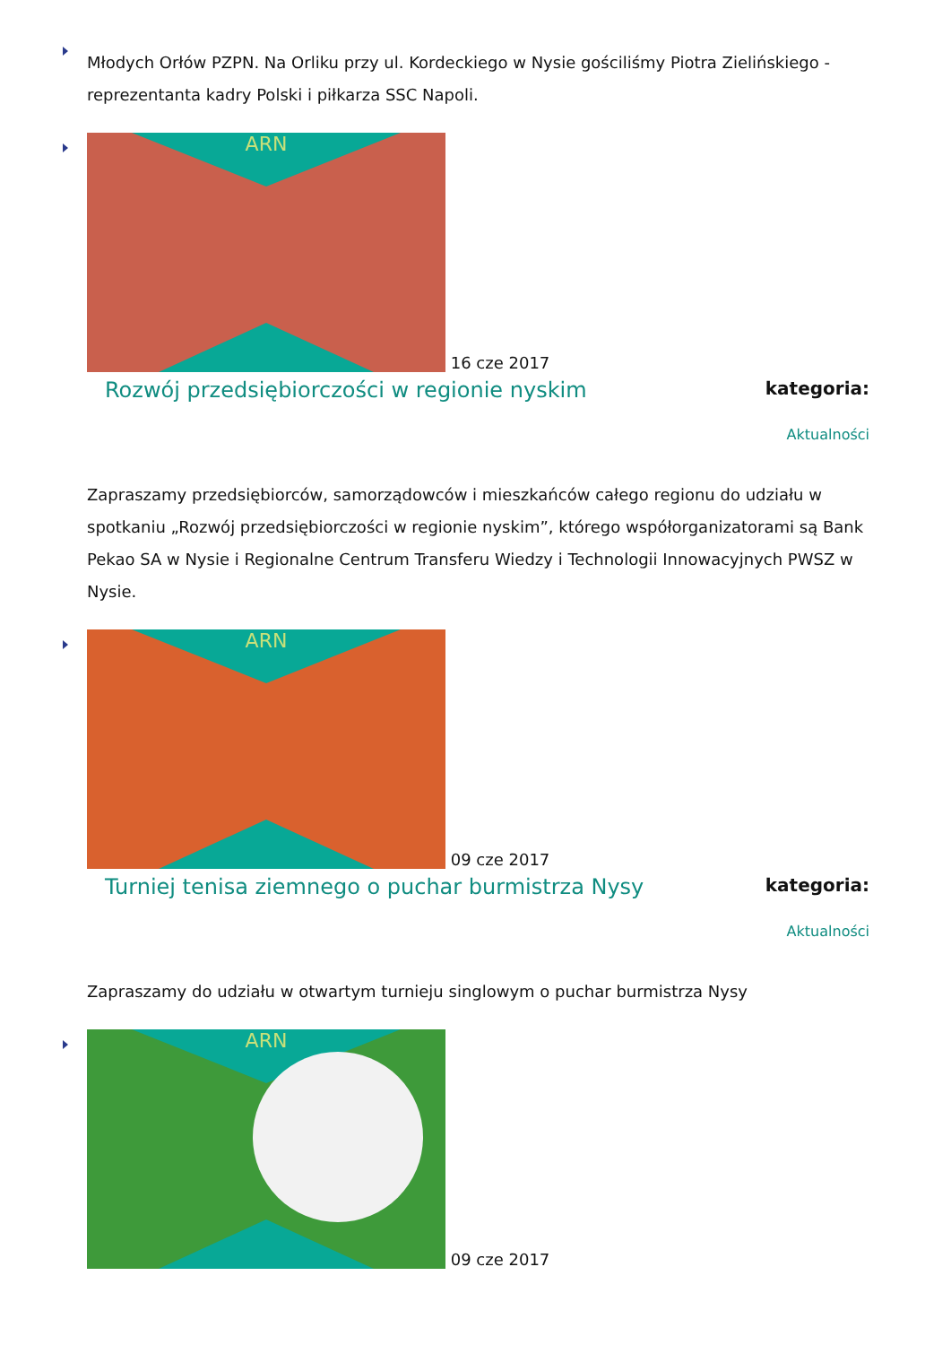Młodych Orłów PZPN. Na Orliku przy ul. Kordeckiego w Nysie gościliśmy Piotra Zielińskiego - reprezentanta kadry Polski i piłkarza SSC Napoli.
ARN
16 cze 2017
Rozwój przedsiębiorczości w regionie nyskim
kategoria:
Aktualności
Zapraszamy przedsiębiorców, samorządowców i mieszkańców całego regionu do udziału w spotkaniu „Rozwój przedsiębiorczości w regionie nyskim”, którego współorganizatorami są Bank Pekao SA w Nysie i Regionalne Centrum Transferu Wiedzy i Technologii Innowacyjnych PWSZ w Nysie.
ARN
09 cze 2017
Turniej tenisa ziemnego o puchar burmistrza Nysy
kategoria:
Aktualności
Zapraszamy do udziału w otwartym turnieju singlowym o puchar burmistrza Nysy
ARN
09 cze 2017